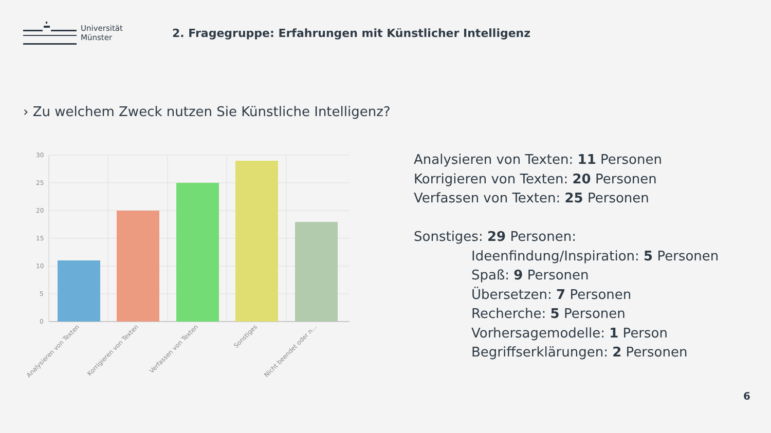Universität
Münster
2. Fragegruppe: Erfahrungen mit Künstlicher Intelligenz
› Zu welchem Zweck nutzen Sie Künstliche Intelligenz?
30
25
20
15
10
5
0
Analysieren von Texten
Korrigieren von Texten
Verfassen von Texten
Sonstiges
Nicht beendet oder n...
Analysieren von Texten: 11 Personen
Korrigieren von Texten: 20 Personen
Verfassen von Texten: 25 Personen
Sonstiges: 29 Personen:
Ideenfindung/Inspiration: 5 Personen
Spaß: 9 Personen
Übersetzen: 7 Personen
Recherche: 5 Personen
Vorhersagemodelle: 1 Person
Begriffserklärungen: 2 Personen
6